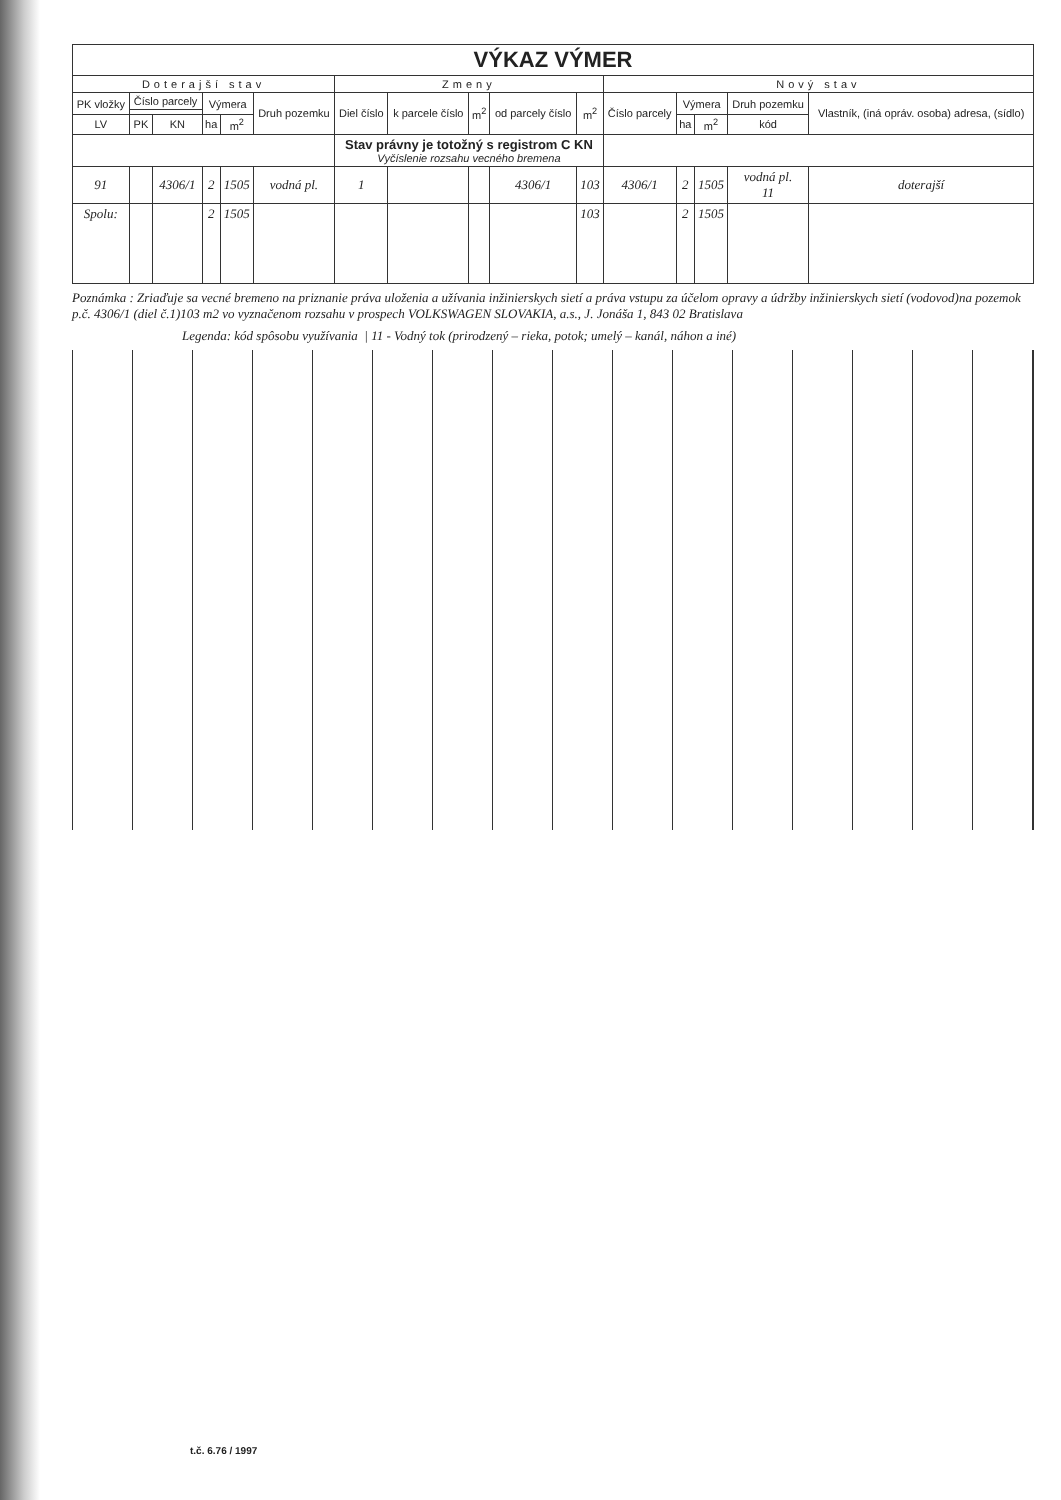| VÝKAZ VÝMER | | | | | | | | | | | | | | | |
| --- | --- | --- | --- | --- | --- | --- | --- | --- | --- | --- | --- | --- | --- | --- | --- |
| Doterajší stav | | | | | | Zmeny | | | | | Nový stav | | | | |
| PK vložky | Číslo parcely | | Výmera | | Druh pozemku | Diel číslo | k parcele číslo | m<sup>2</sup> | od parcely číslo | m<sup>2</sup> | Číslo parcely | Výmera | | Druh pozemku | Vlastník, (iná opráv. osoba) adresa, (sídlo) |
| LV | PK | KN | ha | m<sup>2</sup> | | | | | | | | ha | m<sup>2</sup> | kód | |
| | | | | | | Stav právny je totožný s registrom C KN Vyčíslenie rozsahu vecného bremena | | | | | | | | | |
| 91 | | 4306/1 | 2 | 1505 | vodná pl. | 1 | | | 4306/1 | 103 | 4306/1 | 2 | 1505 | vodná pl. 11 | doterajší |
| Spolu: | | | 2 | 1505 | | | | | | 103 | | 2 | 1505 | | |
Poznámka : Zriaďuje sa vecné bremeno na priznanie práva uloženia a užívania inžinierskych sietí a práva vstupu za účelom opravy a údržby inžinierskych sietí (vodovod)na pozemok p.č. 4306/1 (diel č.1)103 m2 vo vyznačenom rozsahu v prospech VOLKSWAGEN SLOVAKIA, a.s., J. Jonáša 1, 843 02 Bratislava
Legenda: kód spôsobu využívania | 11 - Vodný tok (prirodzený – rieka, potok; umelý – kanál, náhon a iné)
t.č. 6.76 / 1997